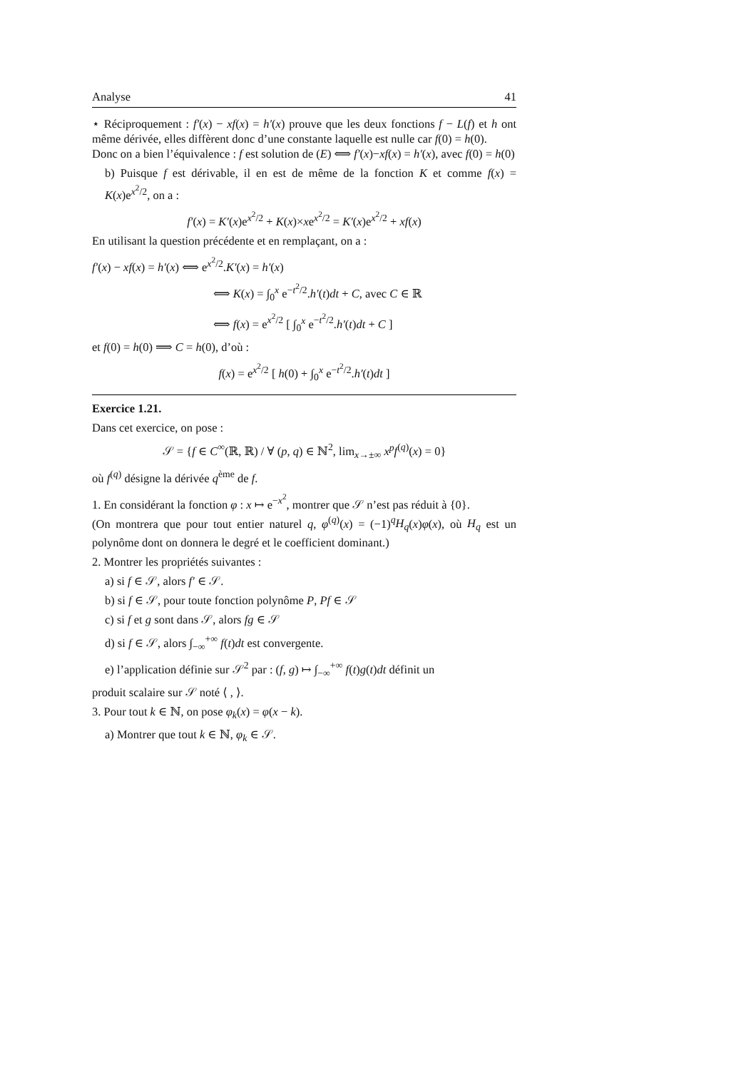Analyse 41
⋆ Réciproquement : f′(x) − xf(x) = h′(x) prouve que les deux fonctions f − L(f) et h ont même dérivée, elles diffèrent donc d’une constante laquelle est nulle car f(0) = h(0).
Donc on a bien l’équivalence : f est solution de (E) ⟺ f′(x)−xf(x) = h′(x), avec f(0) = h(0)
b) Puisque f est dérivable, il en est de même de la fonction K et comme f(x) = K(x)e<sup>x<sup>2</sup>/2</sup>, on a :
f′(x) = K′(x)e<sup>x<sup>2</sup>/2</sup> + K(x)×xe<sup>x<sup>2</sup>/2</sup> = K′(x)e<sup>x<sup>2</sup>/2</sup> + xf(x)
En utilisant la question précédente et en remplaçant, on a :
f′(x) − xf(x) = h′(x) ⟺ e<sup>x<sup>2</sup>/2</sup>.K′(x) = h′(x)
⟺ K(x) = ∫<sub>0</sub><sup>x</sup> e<sup>−t<sup>2</sup>/2</sup>.h′(t)dt + C, avec C ∈ ℝ
⟺ f(x) = e<sup>x<sup>2</sup>/2</sup> [ ∫<sub>0</sub><sup>x</sup> e<sup>−t<sup>2</sup>/2</sup>.h′(t)dt + C ]
et f(0) = h(0) ⟹ C = h(0), d’où :
f(x) = e<sup>x<sup>2</sup>/2</sup> [ h(0) + ∫<sub>0</sub><sup>x</sup> e<sup>−t<sup>2</sup>/2</sup>.h′(t)dt ]
Exercice 1.21.
Dans cet exercice, on pose :
𝒮 = {f ∈ C<sup>∞</sup>(ℝ, ℝ) / ∀ (p, q) ∈ ℕ<sup>2</sup>, lim<sub>x→±∞</sub> x<sup>p</sup>f<sup>(q)</sup>(x) = 0}
où f<sup>(q)</sup> désigne la dérivée q<sup>ème</sup> de f.
1. En considérant la fonction φ : x ↦ e<sup>−x<sup>2</sup></sup>, montrer que 𝒮 n’est pas réduit à {0}.
(On montrera que pour tout entier naturel q, φ<sup>(q)</sup>(x) = (−1)<sup>q</sup>H<sub>q</sub>(x)φ(x), où H<sub>q</sub> est un polynôme dont on donnera le degré et le coefficient dominant.)
2. Montrer les propriétés suivantes :
a) si f ∈ 𝒮, alors f′ ∈ 𝒮.
b) si f ∈ 𝒮, pour toute fonction polynôme P, Pf ∈ 𝒮
c) si f et g sont dans 𝒮, alors fg ∈ 𝒮
d) si f ∈ 𝒮, alors ∫<sub>−∞</sub><sup>+∞</sup> f(t)dt est convergente.
e) l’application définie sur 𝒮<sup>2</sup> par : (f, g) ↦ ∫<sub>−∞</sub><sup>+∞</sup> f(t)g(t)dt définit un
produit scalaire sur 𝒮 noté ⟨ , ⟩.
3. Pour tout k ∈ ℕ, on pose φ<sub>k</sub>(x) = φ(x − k).
a) Montrer que tout k ∈ ℕ, φ<sub>k</sub> ∈ 𝒮.